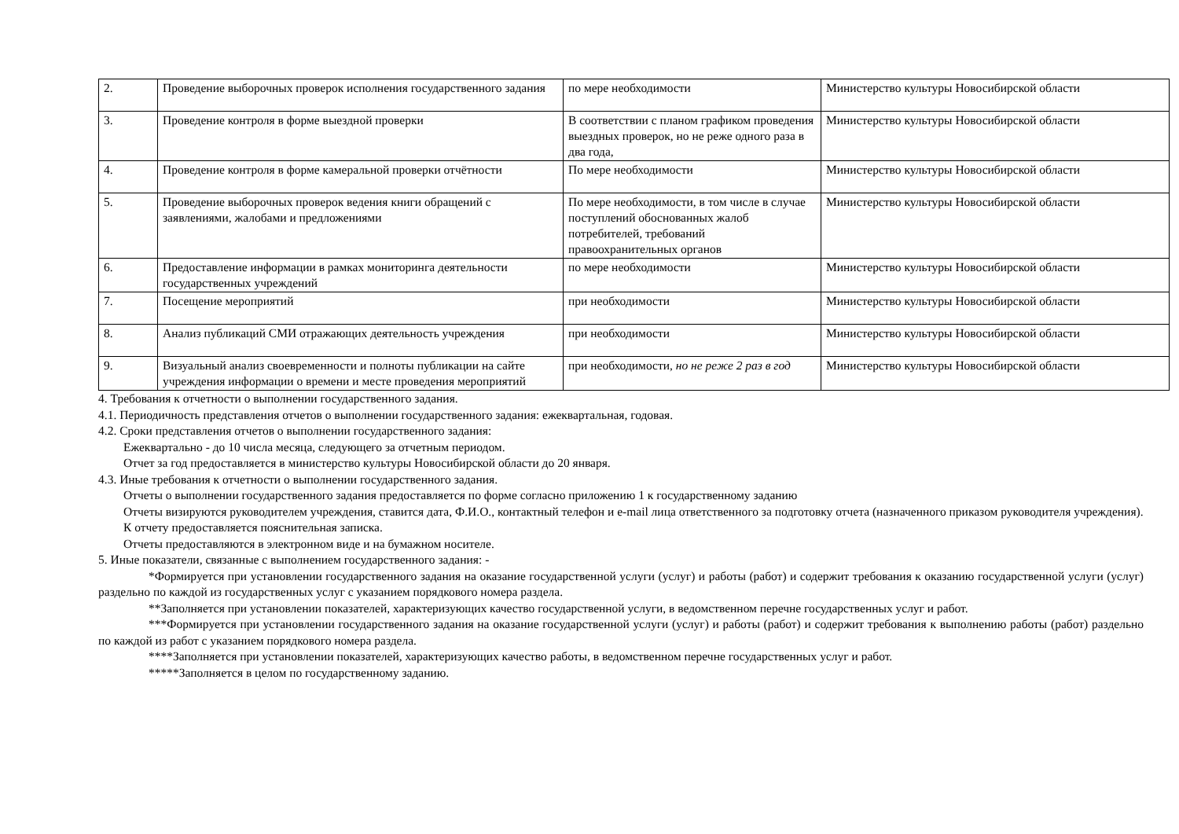| 2. | Проведение выборочных проверок исполнения государственного задания | по мере необходимости | Министерство культуры Новосибирской области |
| 3. | Проведение контроля в форме выездной проверки | В соответствии с планом графиком проведения выездных проверок, но не реже одного раза в два года, | Министерство культуры Новосибирской области |
| 4. | Проведение контроля в форме камеральной проверки отчётности | По мере необходимости | Министерство культуры Новосибирской области |
| 5. | Проведение выборочных проверок ведения книги обращений с заявлениями, жалобами и предложениями | По мере необходимости, в том числе в случае поступлений обоснованных жалоб потребителей, требований правоохранительных органов | Министерство культуры Новосибирской области |
| 6. | Предоставление информации в рамках мониторинга деятельности государственных учреждений | по мере необходимости | Министерство культуры Новосибирской области |
| 7. | Посещение мероприятий | при необходимости | Министерство культуры Новосибирской области |
| 8. | Анализ публикаций СМИ отражающих деятельность учреждения | при необходимости | Министерство культуры Новосибирской области |
| 9. | Визуальный анализ своевременности и полноты публикации на сайте учреждения информации о времени и месте проведения мероприятий | при необходимости, но не реже 2 раз в год | Министерство культуры Новосибирской области |
4. Требования к отчетности о выполнении государственного задания.
4.1. Периодичность представления отчетов о выполнении государственного задания: ежеквартальная, годовая.
4.2. Сроки представления отчетов о выполнении государственного задания:
Ежеквартально - до 10 числа месяца, следующего за отчетным периодом.
Отчет за год предоставляется в министерство культуры Новосибирской области до 20 января.
4.3. Иные требования к отчетности о выполнении государственного задания.
Отчеты о выполнении государственного задания предоставляется по форме согласно приложению 1 к государственному заданию
Отчеты визируются руководителем учреждения, ставится дата, Ф.И.О., контактный телефон и e-mail лица ответственного за подготовку отчета (назначенного приказом руководителя учреждения).
К отчету предоставляется пояснительная записка.
Отчеты предоставляются в электронном виде и на бумажном носителе.
5. Иные показатели, связанные с выполнением государственного задания: -
*Формируется при установлении государственного задания на оказание государственной услуги (услуг) и работы (работ) и содержит требования к оказанию государственной услуги (услуг) раздельно по каждой из государственных услуг с указанием порядкового номера раздела.
**Заполняется при установлении показателей, характеризующих качество государственной услуги, в ведомственном перечне государственных услуг и работ.
***Формируется при установлении государственного задания на оказание государственной услуги (услуг) и работы (работ) и содержит требования к выполнению работы (работ) раздельно по каждой из работ с указанием порядкового номера раздела.
****Заполняется при установлении показателей, характеризующих качество работы, в ведомственном перечне государственных услуг и работ.
*****Заполняется в целом по государственному заданию.